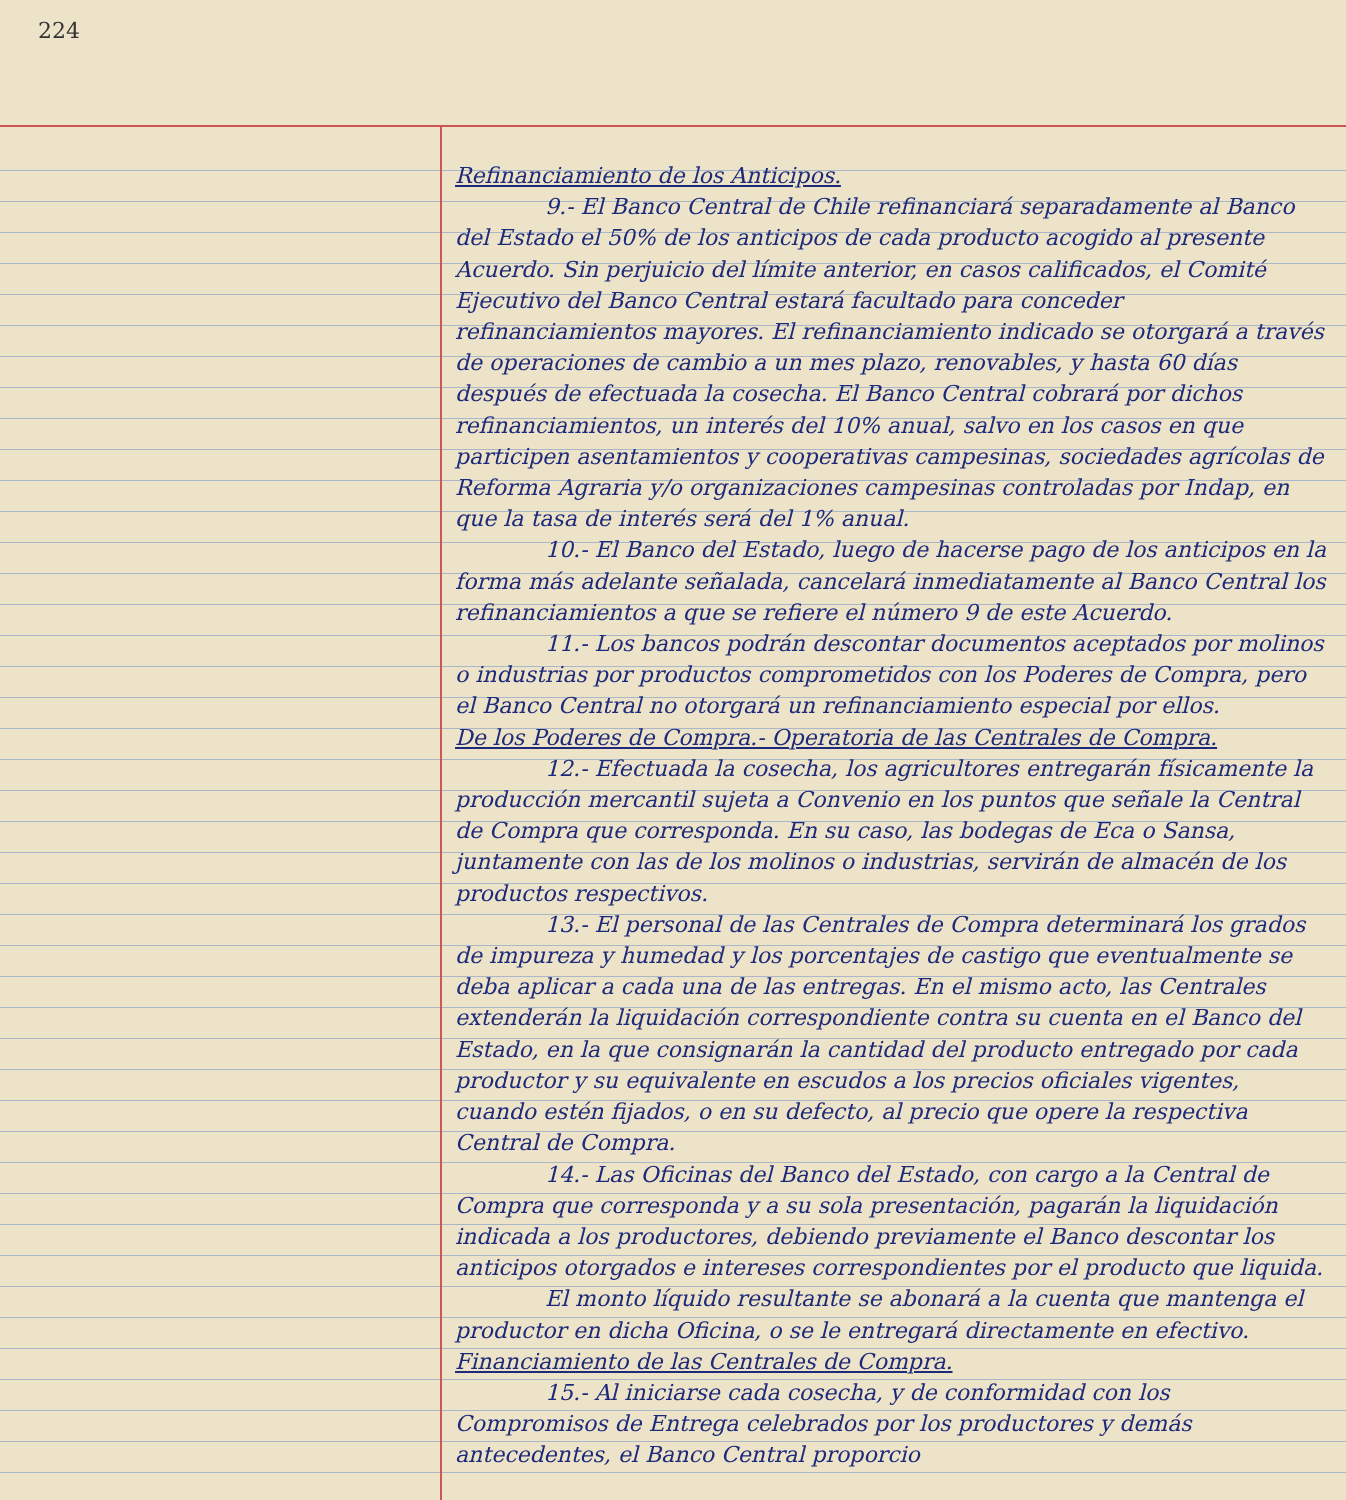224
Refinanciamiento de los Anticipos.
9.- El Banco Central de Chile refinanciará separadamente al Banco del Estado el 50% de los anticipos de cada producto acogido al presente Acuerdo. Sin perjuicio del límite anterior, en casos calificados, el Comité Ejecutivo del Banco Central estará facultado para conceder refinanciamientos mayores. El refinanciamiento indicado se otorgará a través de operaciones de cambio a un mes plazo, renovables, y hasta 60 días después de efectuada la cosecha. El Banco Central cobrará por dichos refinanciamientos, un interés del 10% anual, salvo en los casos en que participen asentamientos y cooperativas campesinas, sociedades agrícolas de Reforma Agraria y/o organizaciones campesinas controladas por Indap, en que la tasa de interés será del 1% anual.
10.- El Banco del Estado, luego de hacerse pago de los anticipos en la forma más adelante señalada, cancelará inmediatamente al Banco Central los refinanciamientos a que se refiere el número 9 de este Acuerdo.
11.- Los bancos podrán descontar documentos aceptados por molinos o industrias por productos comprometidos con los Poderes de Compra, pero el Banco Central no otorgará un refinanciamiento especial por ellos.
De los Poderes de Compra.- Operatoria de las Centrales de Compra.
12.- Efectuada la cosecha, los agricultores entregarán físicamente la producción mercantil sujeta a Convenio en los puntos que señale la Central de Compra que corresponda. En su caso, las bodegas de Eca o Sansa, juntamente con las de los molinos o industrias, servirán de almacén de los productos respectivos.
13.- El personal de las Centrales de Compra determinará los grados de impureza y humedad y los porcentajes de castigo que eventualmente se deba aplicar a cada una de las entregas. En el mismo acto, las Centrales extenderán la liquidación correspondiente contra su cuenta en el Banco del Estado, en la que consignarán la cantidad del producto entregado por cada productor y su equivalente en escudos a los precios oficiales vigentes, cuando estén fijados, o en su defecto, al precio que opere la respectiva Central de Compra.
14.- Las Oficinas del Banco del Estado, con cargo a la Central de Compra que corresponda y a su sola presentación, pagarán la liquidación indicada a los productores, debiendo previamente el Banco descontar los anticipos otorgados e intereses correspondientes por el producto que liquida.
El monto líquido resultante se abonará a la cuenta que mantenga el productor en dicha Oficina, o se le entregará directamente en efectivo.
Financiamiento de las Centrales de Compra.
15.- Al iniciarse cada cosecha, y de conformidad con los Compromisos de Entrega celebrados por los productores y demás antecedentes, el Banco Central proporcio